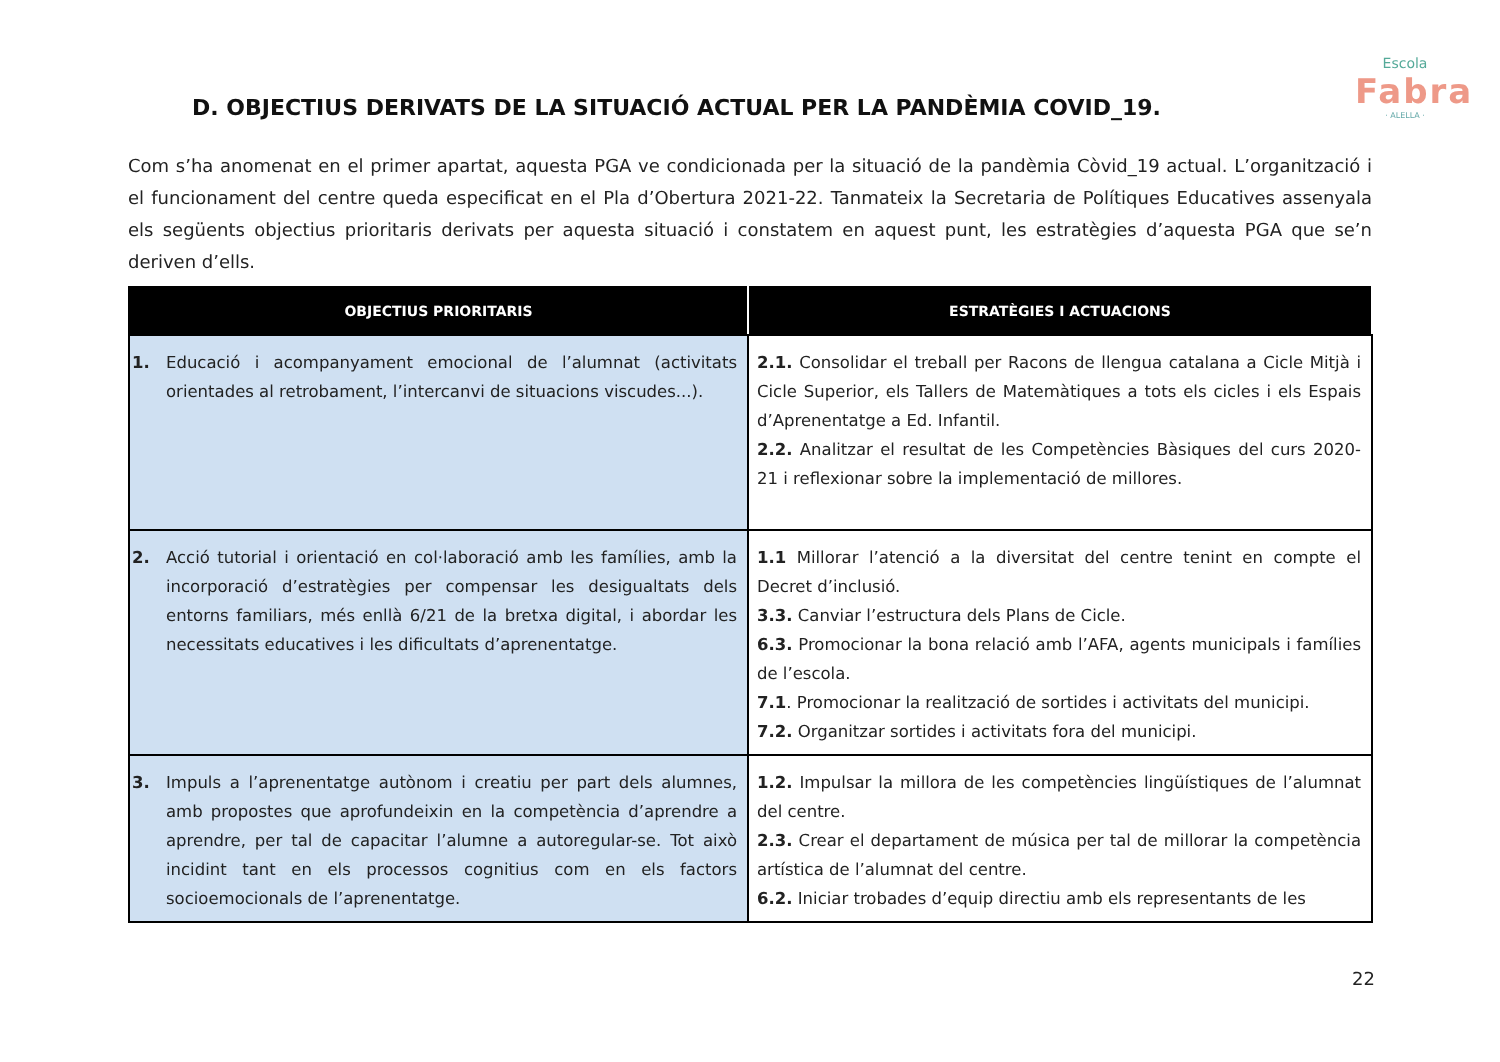Escola
Fabra
· ALELLA ·
D. OBJECTIUS DERIVATS DE LA SITUACIÓ ACTUAL PER LA PANDÈMIA COVID_19.
Com s’ha anomenat en el primer apartat, aquesta PGA ve condicionada per la situació de la pandèmia Còvid_19 actual. L’organització i el funcionament del centre queda especificat en el Pla d’Obertura 2021-22. Tanmateix la Secretaria de Polítiques Educatives assenyala els següents objectius prioritaris derivats per aquesta situació i constatem en aquest punt, les estratègies d’aquesta PGA que se’n deriven d’ells.
| OBJECTIUS PRIORITARIS | ESTRATÈGIES I ACTUACIONS |
| --- | --- |
| 1. Educació i acompanyament emocional de l’alumnat (activitats orientades al retrobament, l’intercanvi de situacions viscudes...). | 2.1. Consolidar el treball per Racons de llengua catalana a Cicle Mitjà i Cicle Superior, els Tallers de Matemàtiques a tots els cicles i els Espais d’Aprenentatge a Ed. Infantil. 2.2. Analitzar el resultat de les Competències Bàsiques del curs 2020-21 i reflexionar sobre la implementació de millores. |
| 2. Acció tutorial i orientació en col·laboració amb les famílies, amb la incorporació d’estratègies per compensar les desigualtats dels entorns familiars, més enllà 6/21 de la bretxa digital, i abordar les necessitats educatives i les dificultats d’aprenentatge. | 1.1 Millorar l’atenció a la diversitat del centre tenint en compte el Decret d’inclusió. 3.3. Canviar l’estructura dels Plans de Cicle. 6.3. Promocionar la bona relació amb l’AFA, agents municipals i famílies de l’escola. 7.1 . Promocionar la realització de sortides i activitats del municipi. 7.2. Organitzar sortides i activitats fora del municipi. |
| 3. Impuls a l’aprenentatge autònom i creatiu per part dels alumnes, amb propostes que aprofundeixin en la competència d’aprendre a aprendre, per tal de capacitar l’alumne a autoregular-se. Tot això incidint tant en els processos cognitius com en els factors socioemocionals de l’aprenentatge. | 1.2. Impulsar la millora de les competències lingüístiques de l’alumnat del centre. 2.3. Crear el departament de música per tal de millorar la competència artística de l’alumnat del centre. 6.2. Iniciar trobades d’equip directiu amb els representants de les |
22